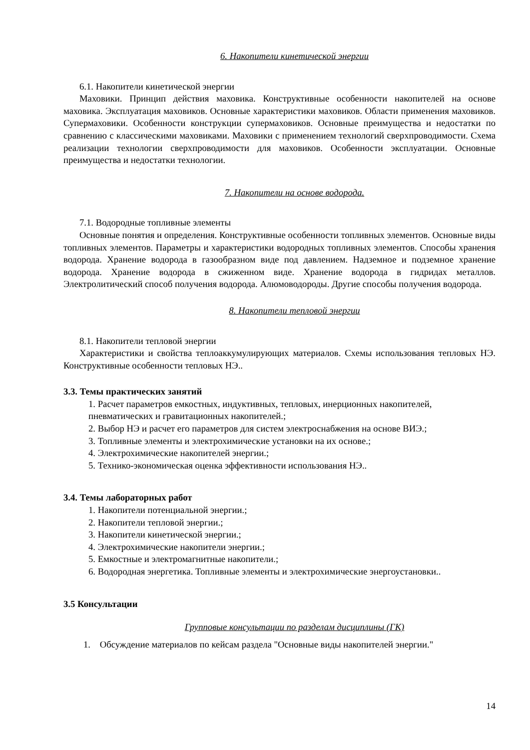6. Накопители кинетической энергии
6.1. Накопители кинетической энергии
Маховики. Принцип действия маховика. Конструктивные особенности накопителей на основе маховика. Эксплуатация маховиков. Основные характеристики маховиков. Области применения маховиков. Супермаховики. Особенности конструкции супермаховиков. Основные преимущества и недостатки по сравнению с классическими маховиками. Маховики с применением технологий сверхпроводимости. Схема реализации технологии сверхпроводимости для маховиков. Особенности эксплуатации. Основные преимущества и недостатки технологии.
7. Накопители на основе водорода.
7.1. Водородные топливные элементы
Основные понятия и определения. Конструктивные особенности топливных элементов. Основные виды топливных элементов. Параметры и характеристики водородных топливных элементов. Способы хранения водорода. Хранение водорода в газообразном виде под давлением. Надземное и подземное хранение водорода. Хранение водорода в сжиженном виде. Хранение водорода в гидридах металлов. Электролитический способ получения водорода. Алюмоводороды. Другие способы получения водорода.
8. Накопители тепловой энергии
8.1. Накопители тепловой энергии
Характеристики и свойства теплоаккумулирующих материалов. Схемы использования тепловых НЭ. Конструктивные особенности тепловых НЭ..
3.3. Темы практических занятий
1. Расчет параметров емкостных, индуктивных, тепловых, инерционных накопителей, пневматических и гравитационных накопителей.;
2. Выбор НЭ и расчет его параметров для систем электроснабжения на основе ВИЭ.;
3. Топливные элементы и электрохимические установки на их основе.;
4. Электрохимические накопителей энергии.;
5. Технико-экономическая оценка эффективности использования НЭ..
3.4. Темы лабораторных работ
1. Накопители потенциальной энергии.;
2. Накопители тепловой энергии.;
3. Накопители кинетической энергии.;
4. Электрохимические накопители энергии.;
5. Емкостные и электромагнитные накопители.;
6. Водородная энергетика. Топливные элементы и электрохимические энергоустановки..
3.5 Консультации
Групповые консультации по разделам дисциплины (ГК)
1. Обсуждение материалов по кейсам раздела "Основные виды накопителей энергии."
14